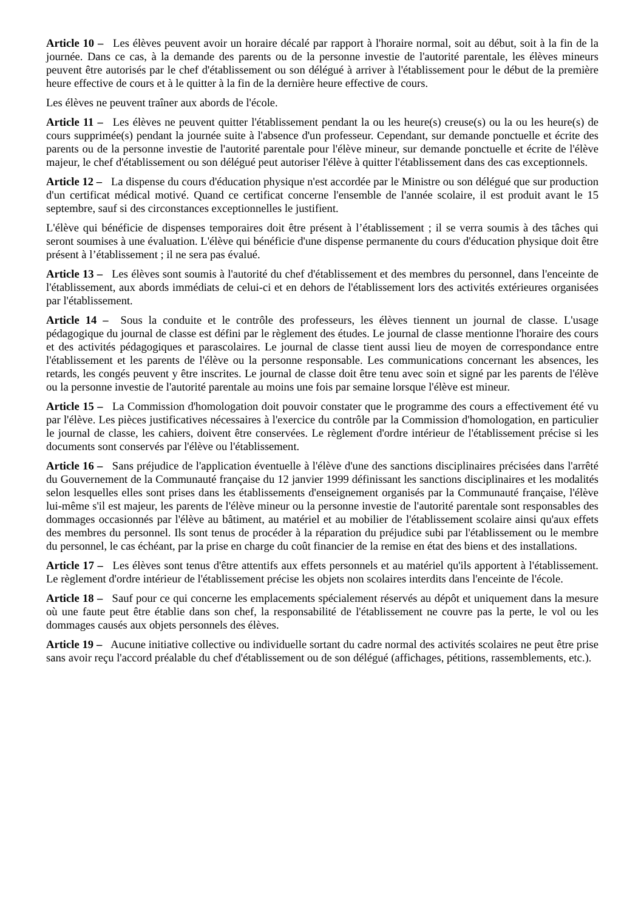Article 10 – Les élèves peuvent avoir un horaire décalé par rapport à l'horaire normal, soit au début, soit à la fin de la journée. Dans ce cas, à la demande des parents ou de la personne investie de l'autorité parentale, les élèves mineurs peuvent être autorisés par le chef d'établissement ou son délégué à arriver à l'établissement pour le début de la première heure effective de cours et à le quitter à la fin de la dernière heure effective de cours.
Les élèves ne peuvent traîner aux abords de l'école.
Article 11 – Les élèves ne peuvent quitter l'établissement pendant la ou les heure(s) creuse(s) ou la ou les heure(s) de cours supprimée(s) pendant la journée suite à l'absence d'un professeur. Cependant, sur demande ponctuelle et écrite des parents ou de la personne investie de l'autorité parentale pour l'élève mineur, sur demande ponctuelle et écrite de l'élève majeur, le chef d'établissement ou son délégué peut autoriser l'élève à quitter l'établissement dans des cas exceptionnels.
Article 12 – La dispense du cours d'éducation physique n'est accordée par le Ministre ou son délégué que sur production d'un certificat médical motivé. Quand ce certificat concerne l'ensemble de l'année scolaire, il est produit avant le 15 septembre, sauf si des circonstances exceptionnelles le justifient.
L'élève qui bénéficie de dispenses temporaires doit être présent à l’établissement ; il se verra soumis à des tâches qui seront soumises à une évaluation. L'élève qui bénéficie d'une dispense permanente du cours d'éducation physique doit être présent à l’établissement ; il ne sera pas évalué.
Article 13 – Les élèves sont soumis à l'autorité du chef d'établissement et des membres du personnel, dans l'enceinte de l'établissement, aux abords immédiats de celui-ci et en dehors de l'établissement lors des activités extérieures organisées par l'établissement.
Article 14 – Sous la conduite et le contrôle des professeurs, les élèves tiennent un journal de classe. L'usage pédagogique du journal de classe est défini par le règlement des études. Le journal de classe mentionne l'horaire des cours et des activités pédagogiques et parascolaires. Le journal de classe tient aussi lieu de moyen de correspondance entre l'établissement et les parents de l'élève ou la personne responsable. Les communications concernant les absences, les retards, les congés peuvent y être inscrites. Le journal de classe doit être tenu avec soin et signé par les parents de l'élève ou la personne investie de l'autorité parentale au moins une fois par semaine lorsque l'élève est mineur.
Article 15 – La Commission d'homologation doit pouvoir constater que le programme des cours a effectivement été vu par l'élève. Les pièces justificatives nécessaires à l'exercice du contrôle par la Commission d'homologation, en particulier le journal de classe, les cahiers, doivent être conservées. Le règlement d'ordre intérieur de l'établissement précise si les documents sont conservés par l'élève ou l'établissement.
Article 16 – Sans préjudice de l'application éventuelle à l'élève d'une des sanctions disciplinaires précisées dans l'arrêté du Gouvernement de la Communauté française du 12 janvier 1999 définissant les sanctions disciplinaires et les modalités selon lesquelles elles sont prises dans les établissements d'enseignement organisés par la Communauté française, l'élève lui-même s'il est majeur, les parents de l'élève mineur ou la personne investie de l'autorité parentale sont responsables des dommages occasionnés par l'élève au bâtiment, au matériel et au mobilier de l'établissement scolaire ainsi qu'aux effets des membres du personnel. Ils sont tenus de procéder à la réparation du préjudice subi par l'établissement ou le membre du personnel, le cas échéant, par la prise en charge du coût financier de la remise en état des biens et des installations.
Article 17 – Les élèves sont tenus d'être attentifs aux effets personnels et au matériel qu'ils apportent à l'établissement. Le règlement d'ordre intérieur de l'établissement précise les objets non scolaires interdits dans l'enceinte de l'école.
Article 18 – Sauf pour ce qui concerne les emplacements spécialement réservés au dépôt et uniquement dans la mesure où une faute peut être établie dans son chef, la responsabilité de l'établissement ne couvre pas la perte, le vol ou les dommages causés aux objets personnels des élèves.
Article 19 – Aucune initiative collective ou individuelle sortant du cadre normal des activités scolaires ne peut être prise sans avoir reçu l'accord préalable du chef d'établissement ou de son délégué (affichages, pétitions, rassemblements, etc.).